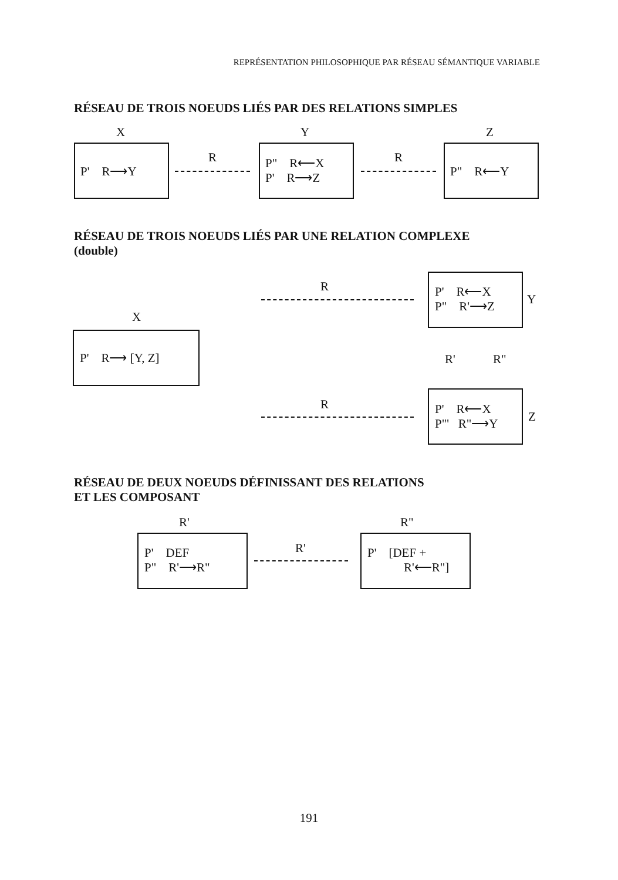REPRÉSENTATION PHILOSOPHIQUE PAR RÉSEAU SÉMANTIQUE VARIABLE
RÉSEAU DE TROIS NOEUDS LIÉS PAR DES RELATIONS SIMPLES
X Y Z
P' R⟶Y
R
P" R⟵X
P' R⟶Z
R
P" R⟵Y
RÉSEAU DE TROIS NOEUDS LIÉS PAR UNE RELATION COMPLEXE
(double)
X
P' R⟶ [Y, Z]
R
P' R⟵X
P" R'⟶Z
Y
R' R"
R
P' R⟵X
P"' R"⟶Y
Z
RÉSEAU DE DEUX NOEUDS DÉFINISSANT DES RELATIONS
ET LES COMPOSANT
R' R"
P' DEF
P" R'⟶R"
R'
P' [DEF +
R'⟵R"]
191